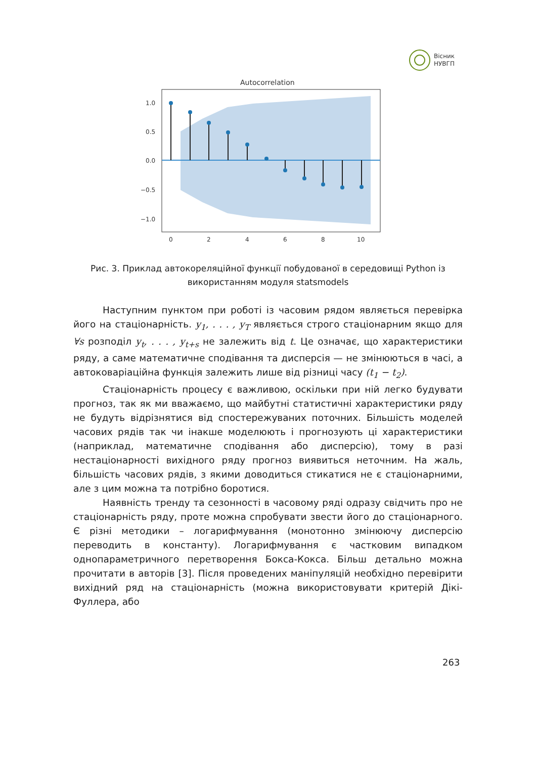Вісник
НУВГП
Autocorrelation
1.0
0.5
0.0
−0.5
−1.0
0
2
4
6
8
10
Рис. 3. Приклад автокореляційної функції побудованої в середовищі Python із використанням модуля statsmodels
Наступним пунктом при роботі із часовим рядом являється перевірка його на стаціонарність. y<sub>1</sub>, . . . , y<sub>T</sub> являється строго стаціонарним якщо для ∀s розподіл y<sub>t</sub>, . . . , y<sub>t+s</sub> не залежить від t. Це означає, що характеристики ряду, а саме математичне сподівання та дисперсія — не змінюються в часі, а автоковаріаційна функція залежить лише від різниці часу (t<sub>1</sub> − t<sub>2</sub>).
Стаціонарність процесу є важливою, оскільки при ній легко будувати прогноз, так як ми вважаємо, що майбутні статистичні характеристики ряду не будуть відрізнятися від спостережуваних поточних. Більшість моделей часових рядів так чи інакше моделюють і прогнозують ці характеристики (наприклад, математичне сподівання або дисперсію), тому в разі нестаціонарності вихідного ряду прогноз виявиться неточним. На жаль, більшість часових рядів, з якими доводиться стикатися не є стаціонарними, але з цим можна та потрібно боротися.
Наявність тренду та сезонності в часовому ряді одразу свідчить про не стаціонарність ряду, проте можна спробувати звести його до стаціонарного. Є різні методики – логарифмування (монотонно змінюючу дисперсію переводить в константу). Логарифмування є частковим випадком однопараметричного перетворення Бокса-Кокса. Більш детально можна прочитати в авторів [3]. Після проведених маніпуляцій необхідно перевірити вихідний ряд на стаціонарність (можна використовувати критерій Дікі-Фуллера, або
263